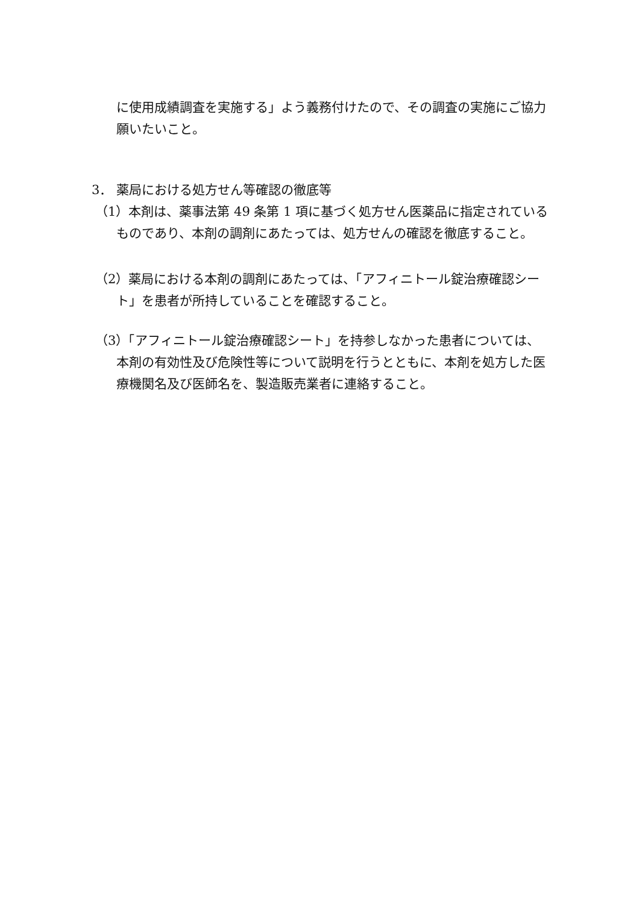に使用成績調査を実施する」よう義務付けたので、その調査の実施にご協力願いたいこと。
3． 薬局における処方せん等確認の徹底等
（1）本剤は、薬事法第 49 条第 1 項に基づく処方せん医薬品に指定されているものであり、本剤の調剤にあたっては、処方せんの確認を徹底すること。
（2）薬局における本剤の調剤にあたっては、「アフィニトール錠治療確認シート」を患者が所持していることを確認すること。
（3）「アフィニトール錠治療確認シート」を持参しなかった患者については、本剤の有効性及び危険性等について説明を行うとともに、本剤を処方した医療機関名及び医師名を、製造販売業者に連絡すること。